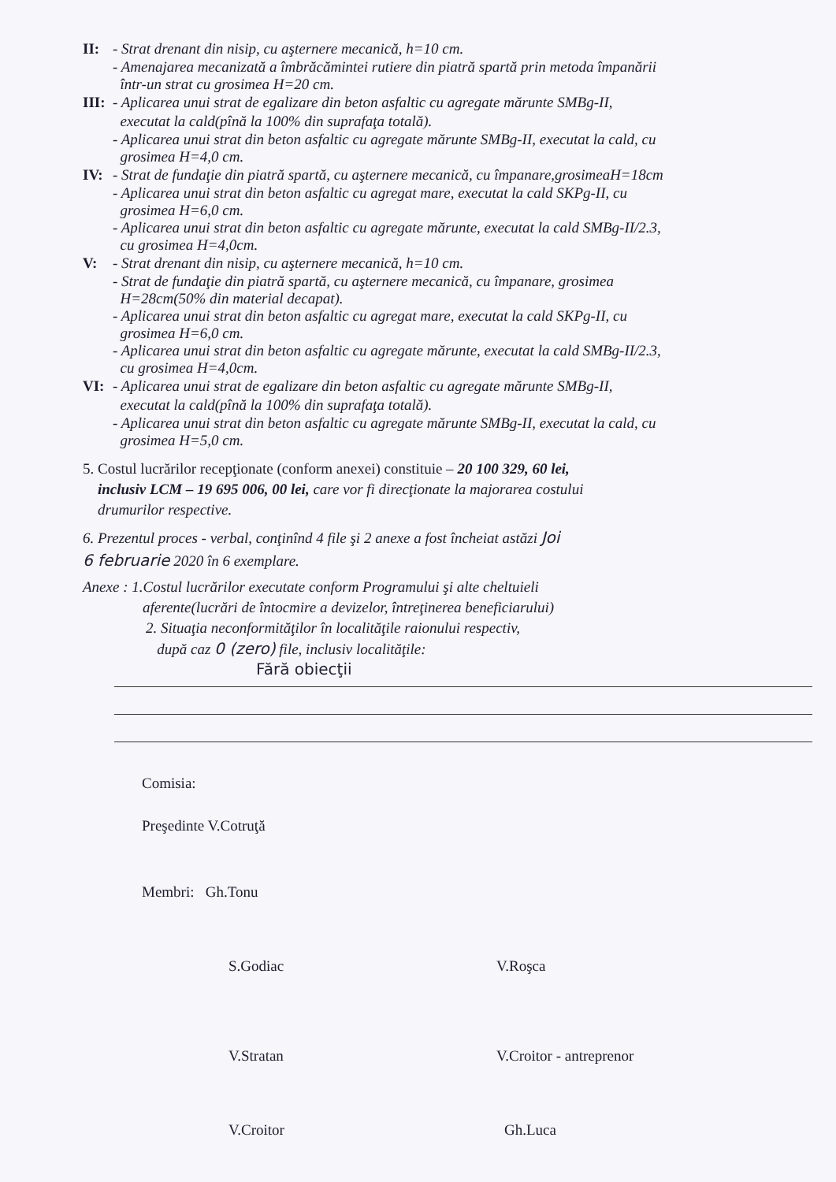II: - Strat drenant din nisip, cu aşternere mecanică, h=10 cm.
- Amenajarea mecanizată a îmbrăcămintei rutiere din piatră spartă prin metoda împanării
într-un strat cu grosimea H=20 cm.
III: - Aplicarea unui strat de egalizare din beton asfaltic cu agregate mărunte SMBg-II,
executat la cald(pînă la 100% din suprafaţa totală).
- Aplicarea unui strat din beton asfaltic cu agregate mărunte SMBg-II, executat la cald, cu
grosimea H=4,0 cm.
IV: - Strat de fundaţie din piatră spartă, cu aşternere mecanică, cu împanare,grosimeaH=18cm
- Aplicarea unui strat din beton asfaltic cu agregat mare, executat la cald SKPg-II, cu
grosimea H=6,0 cm.
- Aplicarea unui strat din beton asfaltic cu agregate mărunte, executat la cald SMBg-II/2.3,
cu grosimea H=4,0cm.
V: - Strat drenant din nisip, cu aşternere mecanică, h=10 cm.
- Strat de fundaţie din piatră spartă, cu aşternere mecanică, cu împanare, grosimea
H=28cm(50% din material decapat).
- Aplicarea unui strat din beton asfaltic cu agregat mare, executat la cald SKPg-II, cu
grosimea H=6,0 cm.
- Aplicarea unui strat din beton asfaltic cu agregate mărunte, executat la cald SMBg-II/2.3,
cu grosimea H=4,0cm.
VI: - Aplicarea unui strat de egalizare din beton asfaltic cu agregate mărunte SMBg-II,
executat la cald(pînă la 100% din suprafaţa totală).
- Aplicarea unui strat din beton asfaltic cu agregate mărunte SMBg-II, executat la cald, cu
grosimea H=5,0 cm.
5. Costul lucrărilor recepţionate (conform anexei) constituie – 20 100 329, 60 lei,
inclusiv LCM – 19 695 006, 00 lei, care vor fi direcţionate la majorarea costului
drumurilor respective.
6. Prezentul proces - verbal, conţinînd 4 file şi 2 anexe a fost încheiat astăzi Joi
6 februarie 2020 în 6 exemplare.
Anexe : 1.Costul lucrărilor executate conform Programului şi alte cheltuieli
aferente(lucrări de întocmire a devizelor, întreţinerea beneficiarului)
2. Situaţia neconformităţilor în localităţile raionului respectiv,
după caz 0 (zero) file, inclusiv localităţile:
Fără obiecţii
Comisia:
Preşedinte V.Cotruţă
Membri: Gh.Tonu
S.Godiac V.Roşca
V.Stratan V.Croitor - antreprenor
V.Croitor Gh.Luca